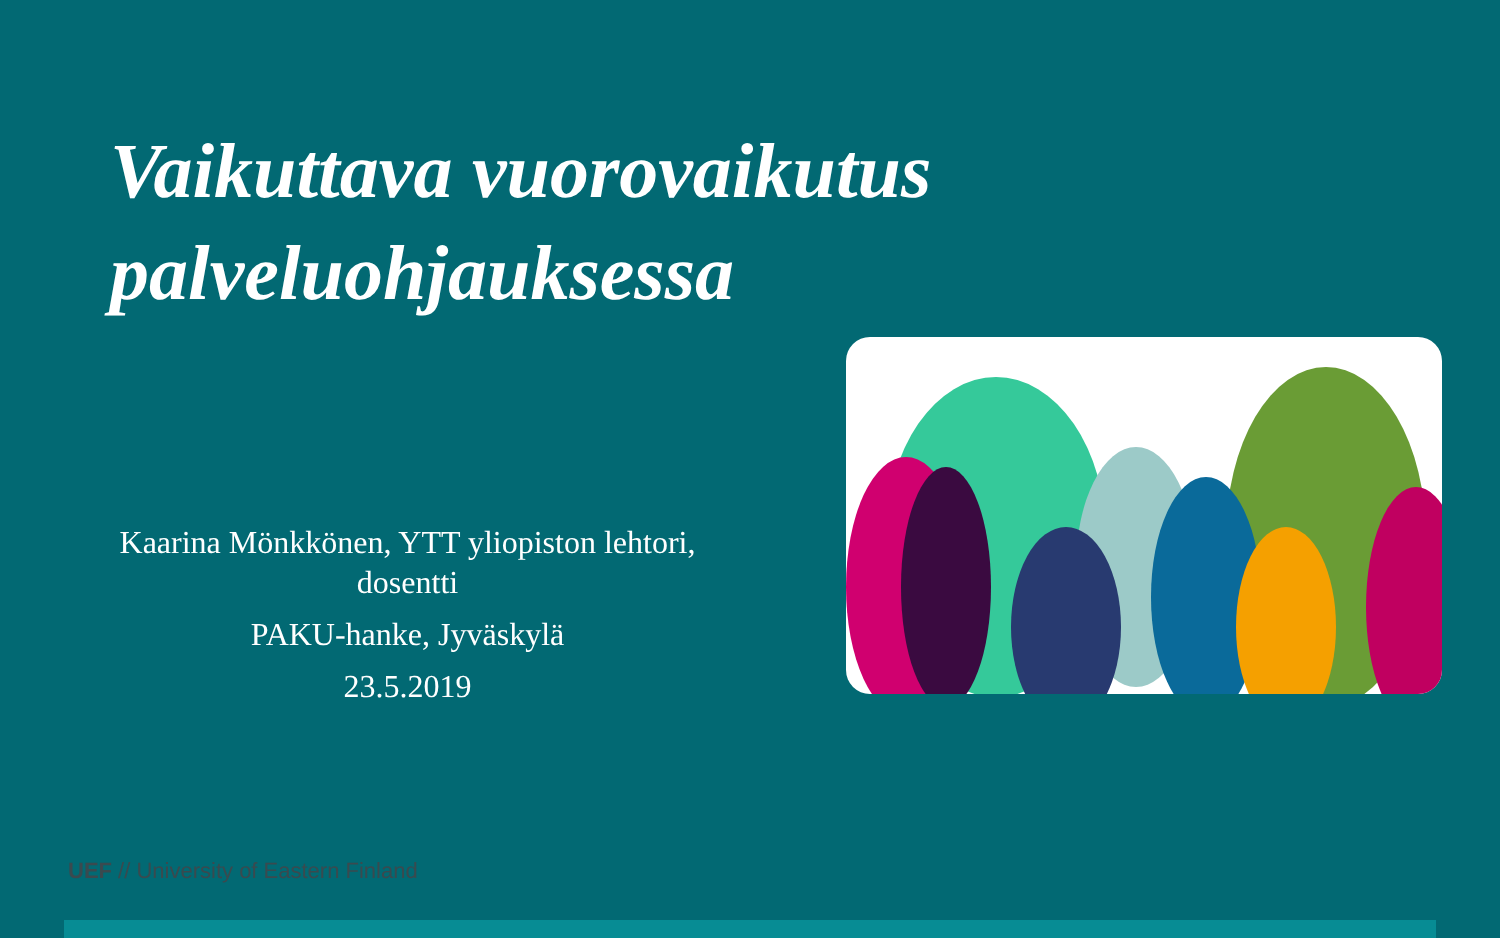Vaikuttava vuorovaikutus
palveluohjauksessa
Kaarina Mönkkönen, YTT yliopiston lehtori, dosentti
PAKU-hanke, Jyväskylä
23.5.2019
UEF // University of Eastern Finland